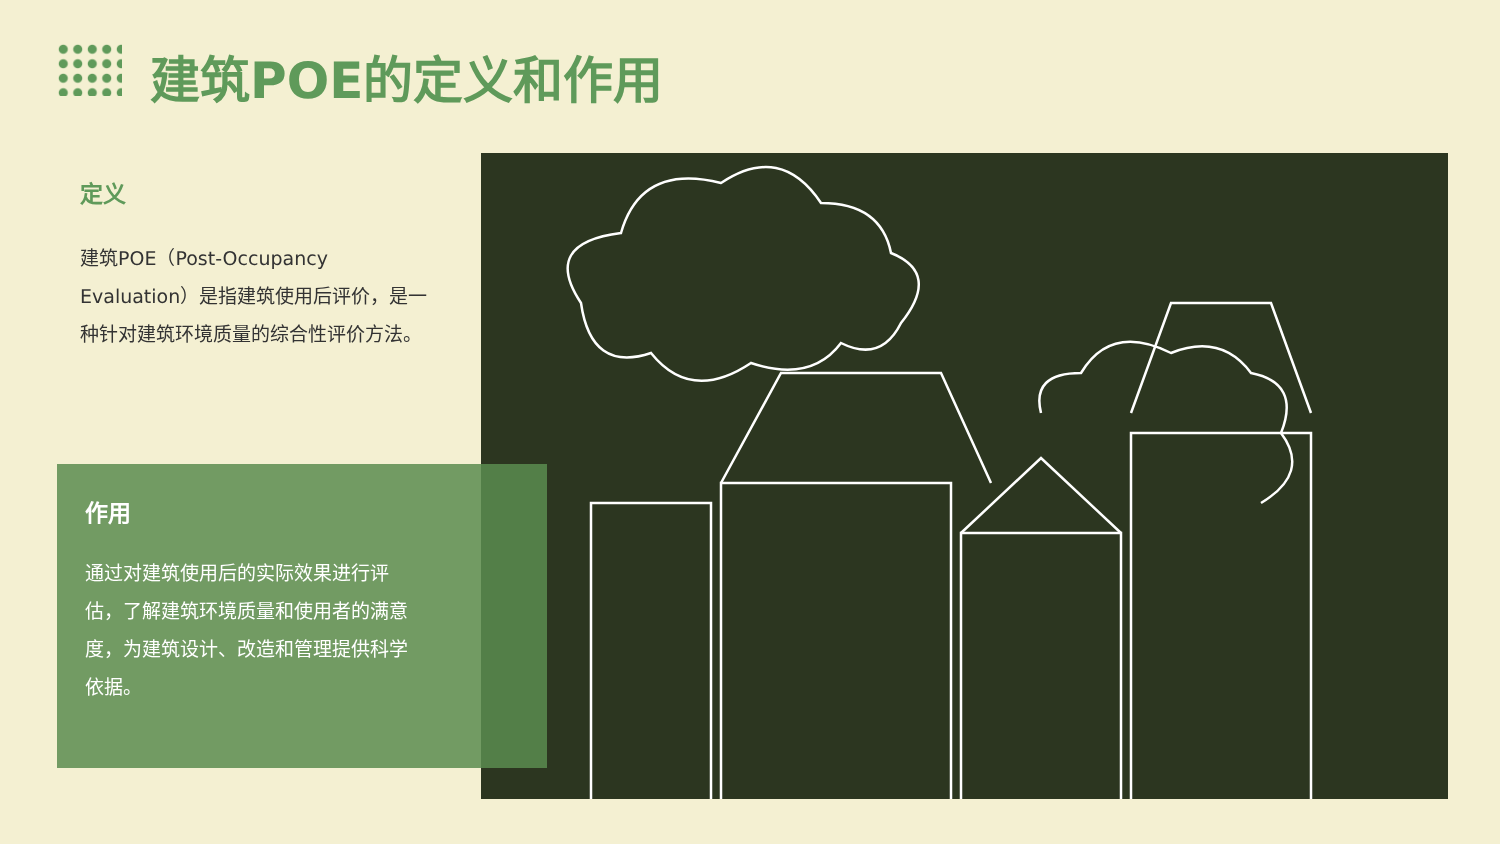建筑POE的定义和作用
定义
建筑POE（Post-Occupancy Evaluation）是指建筑使用后评价，是一种针对建筑环境质量的综合性评价方法。
作用
通过对建筑使用后的实际效果进行评估，了解建筑环境质量和使用者的满意度，为建筑设计、改造和管理提供科学依据。